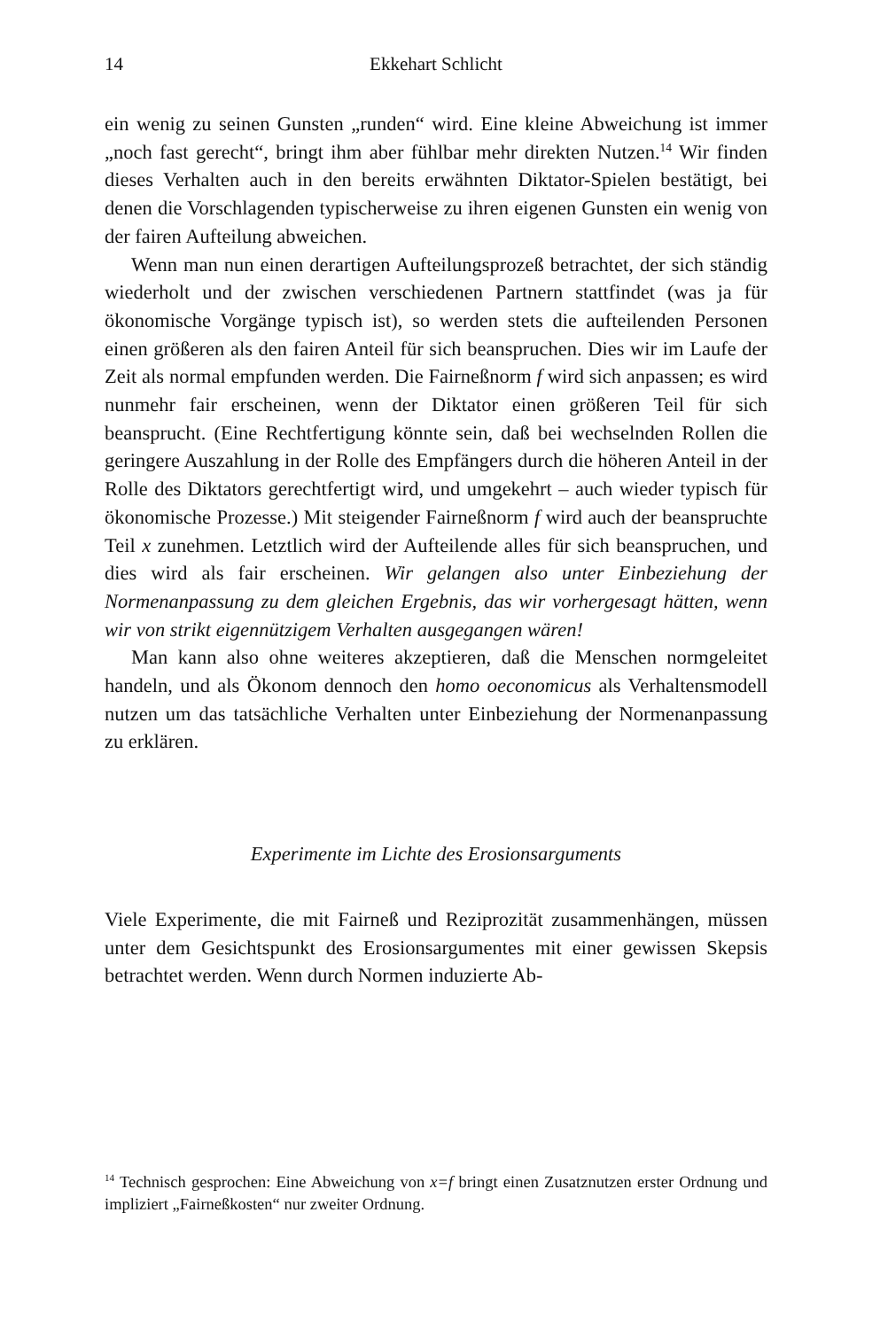14 Ekkehart Schlicht
ein wenig zu seinen Gunsten „runden“ wird. Eine kleine Abweichung ist immer „noch fast gerecht“, bringt ihm aber fühlbar mehr direkten Nutzen.<sup>14</sup> Wir finden dieses Verhalten auch in den bereits erwähnten Diktator-Spielen bestätigt, bei denen die Vorschlagenden typischerweise zu ihren eigenen Gunsten ein wenig von der fairen Aufteilung abweichen.
Wenn man nun einen derartigen Aufteilungsprozeß betrachtet, der sich ständig wiederholt und der zwischen verschiedenen Partnern stattfindet (was ja für ökonomische Vorgänge typisch ist), so werden stets die aufteilenden Personen einen größeren als den fairen Anteil für sich beanspruchen. Dies wir im Laufe der Zeit als normal empfunden werden. Die Fairneßnorm f wird sich anpassen; es wird nunmehr fair erscheinen, wenn der Diktator einen größeren Teil für sich beansprucht. (Eine Rechtfertigung könnte sein, daß bei wechselnden Rollen die geringere Auszahlung in der Rolle des Empfängers durch die höheren Anteil in der Rolle des Diktators gerechtfertigt wird, und umgekehrt – auch wieder typisch für ökonomische Prozesse.) Mit steigender Fairneßnorm f wird auch der beanspruchte Teil x zunehmen. Letztlich wird der Aufteilende alles für sich beanspruchen, und dies wird als fair erscheinen. Wir gelangen also unter Einbeziehung der Normenanpassung zu dem gleichen Ergebnis, das wir vorhergesagt hätten, wenn wir von strikt eigennützigem Verhalten ausgegangen wären!
Man kann also ohne weiteres akzeptieren, daß die Menschen normgeleitet handeln, und als Ökonom dennoch den homo oeconomicus als Verhaltensmodell nutzen um das tatsächliche Verhalten unter Einbeziehung der Normenanpassung zu erklären.
Experimente im Lichte des Erosionsarguments
Viele Experimente, die mit Fairneß und Reziprozität zusammenhängen, müssen unter dem Gesichtspunkt des Erosionsargumentes mit einer gewissen Skepsis betrachtet werden. Wenn durch Normen induzierte Ab-
<sup>14</sup> Technisch gesprochen: Eine Abweichung von x=f bringt einen Zusatznutzen erster Ordnung und impliziert „Fairneßkosten“ nur zweiter Ordnung.